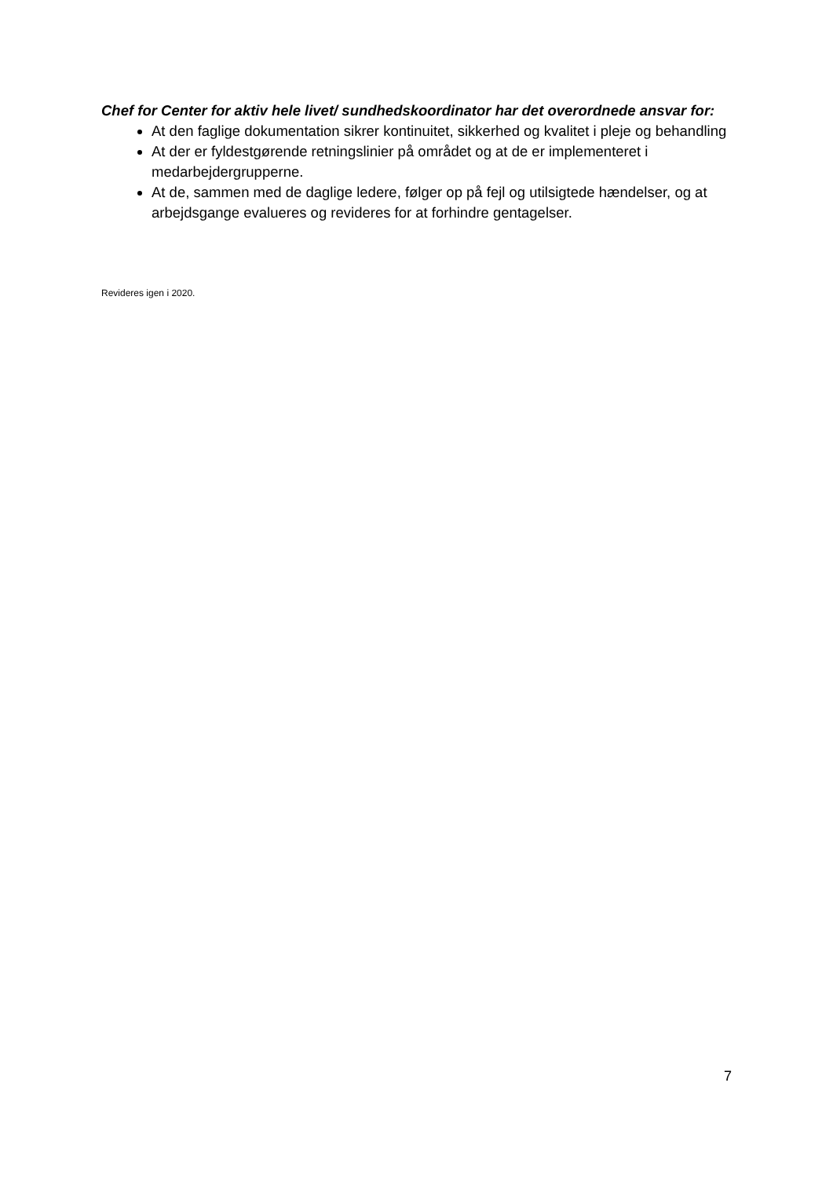Chef for Center for aktiv hele livet/ sundhedskoordinator har det overordnede ansvar for:
At den faglige dokumentation sikrer kontinuitet, sikkerhed og kvalitet i pleje og behandling
At der er fyldestgørende retningslinier på området og at de er implementeret i medarbejdergrupperne.
At de, sammen med de daglige ledere, følger op på fejl og utilsigtede hændelser, og at arbejdsgange evalueres og revideres for at forhindre gentagelser.
Revideres igen i 2020.
7